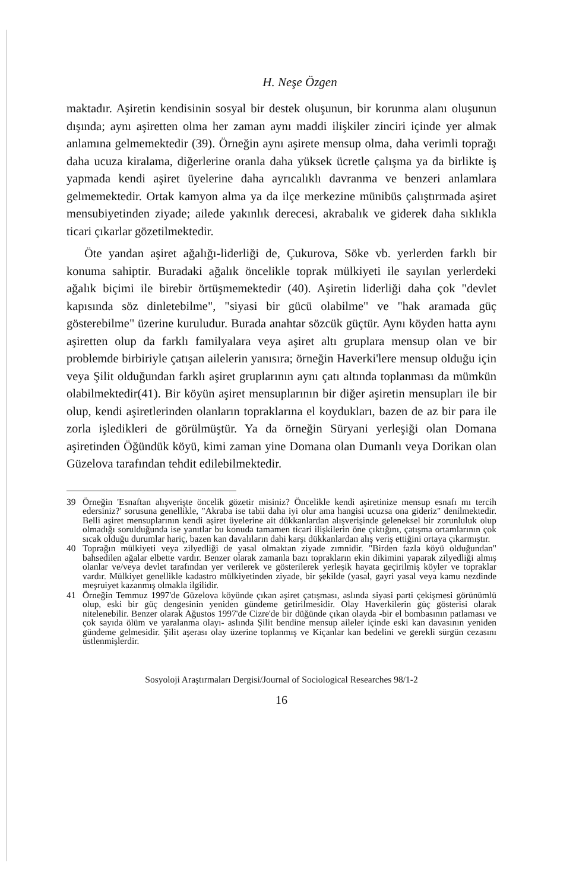H. Neşe Özgen
maktadır. Aşiretin kendisinin sosyal bir destek oluşunun, bir korunma alanı oluşunun dışında; aynı aşiretten olma her zaman aynı maddi ilişkiler zinciri içinde yer almak anlamına gelmemektedir (39). Örneğin aynı aşirete mensup olma, daha verimli toprağı daha ucuza kiralama, diğerlerine oranla daha yüksek ücretle çalışma ya da birlikte iş yapmada kendi aşiret üyelerine daha ayrıcalıklı davranma ve benzeri anlamlara gelmemektedir. Ortak kamyon alma ya da ilçe merkezine münibüs çalıştırmada aşiret mensubiyetinden ziyade; ailede yakınlık derecesi, akrabalık ve giderek daha sıklıkla ticari çıkarlar gözetilmektedir.
Öte yandan aşiret ağalığı-liderliği de, Çukurova, Söke vb. yerlerden farklı bir konuma sahiptir. Buradaki ağalık öncelikle toprak mülkiyeti ile sayılan yerlerdeki ağalık biçimi ile birebir örtüşmemektedir (40). Aşiretin liderliği daha çok "devlet kapısında söz dinletebilme", "siyasi bir gücü olabilme" ve "hak aramada güç gösterebilme" üzerine kuruludur. Burada anahtar sözcük güçtür. Aynı köyden hatta aynı aşiretten olup da farklı familyalara veya aşiret altı gruplara mensup olan ve bir problemde birbiriyle çatışan ailelerin yanısıra; örneğin Haverki'lere mensup olduğu için veya Şilit olduğundan farklı aşiret gruplarının aynı çatı altında toplanması da mümkün olabilmektedir(41). Bir köyün aşiret mensuplarının bir diğer aşiretin mensupları ile bir olup, kendi aşiretlerinden olanların topraklarına el koydukları, bazen de az bir para ile zorla işledikleri de görülmüştür. Ya da örneğin Süryani yerleşiği olan Domana aşiretinden Öğündük köyü, kimi zaman yine Domana olan Dumanlı veya Dorikan olan Güzelova tarafından tehdit edilebilmektedir.
39 Örneğin 'Esnaftan alışverişte öncelik gözetir misiniz? Öncelikle kendi aşiretinize mensup esnafı mı tercih edersiniz?' sorusuna genellikle, "Akraba ise tabii daha iyi olur ama hangisi ucuzsa ona gideriz" denilmektedir. Belli aşiret mensuplarının kendi aşiret üyelerine ait dükkanlardan alışverişinde geleneksel bir zorunluluk olup olmadığı sorulduğunda ise yanıtlar bu konuda tamamen ticari ilişkilerin öne çıktığını, çatışma ortamlarının çok sıcak olduğu durumlar hariç, bazen kan davalıların dahi karşı dükkanlardan alış veriş ettiğini ortaya çıkarmıştır.
40 Toprağın mülkiyeti veya zilyedliği de yasal olmaktan ziyade zımnidir. "Birden fazla köyü olduğundan" bahsedilen ağalar elbette vardır. Benzer olarak zamanla bazı toprakların ekin dikimini yaparak zilyedliği almış olanlar ve/veya devlet tarafından yer verilerek ve gösterilerek yerleşik hayata geçirilmiş köyler ve topraklar vardır. Mülkiyet genellikle kadastro mülkiyetinden ziyade, bir şekilde (yasal, gayri yasal veya kamu nezdinde meşruiyet kazanmış olmakla ilgilidir.
41 Örneğin Temmuz 1997'de Güzelova köyünde çıkan aşiret çatışması, aslında siyasi parti çekişmesi görünümlü olup, eski bir güç dengesinin yeniden gündeme getirilmesidir. Olay Haverkilerin güç gösterisi olarak nitelenebilir. Benzer olarak Ağustos 1997'de Cizre'de bir düğünde çıkan olayda -bir el bombasının patlaması ve çok sayıda ölüm ve yaralanma olayı- aslında Şilit bendine mensup aileler içinde eski kan davasının yeniden gündeme gelmesidir. Şilit aşerası olay üzerine toplanmış ve Kiçanlar kan bedelini ve gerekli sürgün cezasını üstlenmişlerdir.
Sosyoloji Araştırmaları Dergisi/Journal of Sociological Researches 98/1-2
16